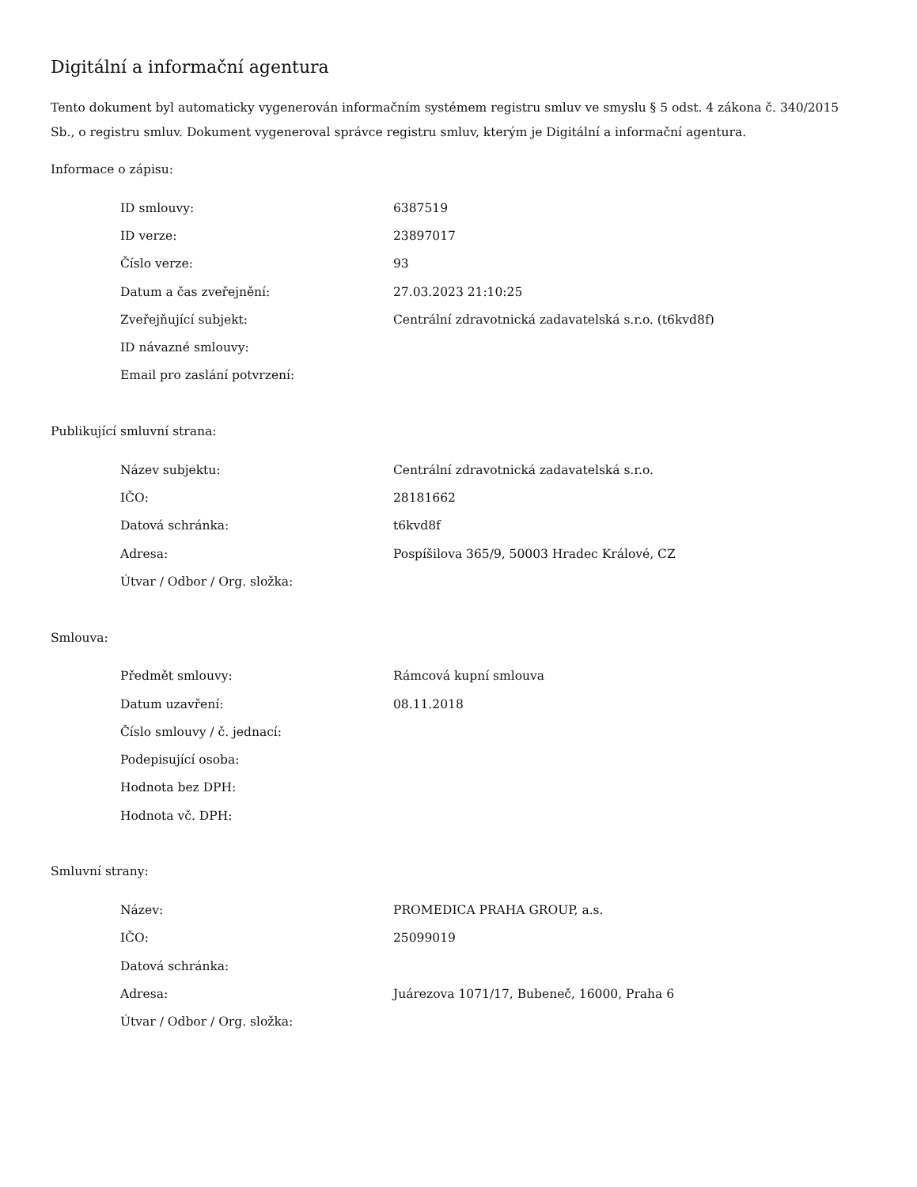Digitální a informační agentura
Tento dokument byl automaticky vygenerován informačním systémem registru smluv ve smyslu § 5 odst. 4 zákona č. 340/2015 Sb., o registru smluv. Dokument vygeneroval správce registru smluv, kterým je Digitální a informační agentura.
Informace o zápisu:
| ID smlouvy: | 6387519 |
| ID verze: | 23897017 |
| Číslo verze: | 93 |
| Datum a čas zveřejnění: | 27.03.2023 21:10:25 |
| Zveřejňující subjekt: | Centrální zdravotnická zadavatelská s.r.o. (t6kvd8f) |
| ID návazné smlouvy: | |
| Email pro zaslání potvrzení: | |
Publikující smluvní strana:
| Název subjektu: | Centrální zdravotnická zadavatelská s.r.o. |
| IČO: | 28181662 |
| Datová schránka: | t6kvd8f |
| Adresa: | Pospíšilova 365/9, 50003 Hradec Králové, CZ |
| Útvar / Odbor / Org. složka: | |
Smlouva:
| Předmět smlouvy: | Rámcová kupní smlouva |
| Datum uzavření: | 08.11.2018 |
| Číslo smlouvy / č. jednací: | |
| Podepisující osoba: | |
| Hodnota bez DPH: | |
| Hodnota vč. DPH: | |
Smluvní strany:
| Název: | PROMEDICA PRAHA GROUP, a.s. |
| IČO: | 25099019 |
| Datová schránka: | |
| Adresa: | Juárezova 1071/17, Bubeneč, 16000, Praha 6 |
| Útvar / Odbor / Org. složka: | |